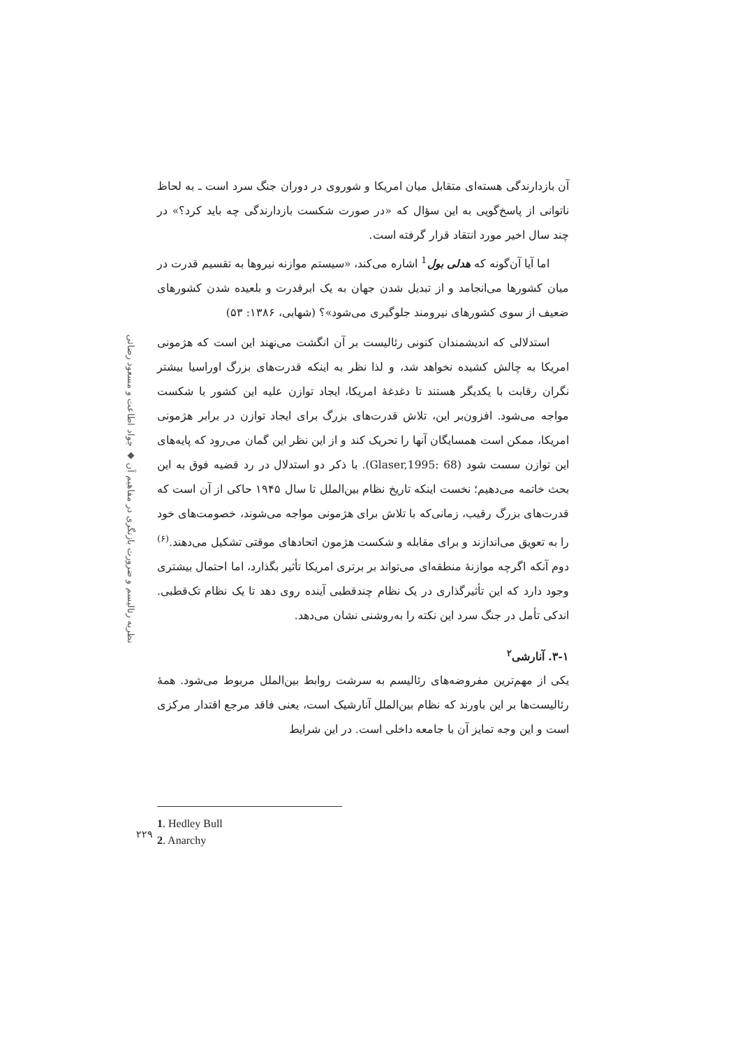نظریه رئالیسم و ضرورت بازنگری در مفاهیم آن ◆ جواد اطاعت و مسعود رضائی
آن بازدارندگی هسته‌ای متقابل میان امریکا و شوروی در دوران جنگ سرد است ـ به لحاظ ناتوانی از پاسخ‌گویی به این سؤال که «در صورت شکست بازدارندگی چه باید کرد؟» در چند سال اخیر مورد انتقاد قرار گرفته است.
اما آیا آن‌گونه که هدلی بول<sup>1</sup> اشاره می‌کند، «سیستم موازنه نیروها به تقسیم قدرت در میان کشورها می‌انجامد و از تبدیل شدن جهان به یک ابرقدرت و بلعیده شدن کشورهای ضعیف از سوی کشورهای نیرومند جلوگیری می‌شود»؟ (شهابی، ۱۳۸۶: ۵۳)
استدلالی که اندیشمندان کنونی رئالیست بر آن انگشت می‌نهند این است که هژمونی امریکا به چالش کشیده نخواهد شد، و لذا نظر به اینکه قدرت‌های بزرگ اوراسیا بیشتر نگران رقابت با یکدیگر هستند تا دغدغهٔ امریکا، ایجاد توازن علیه این کشور با شکست مواجه می‌شود. افزون‌بر این، تلاش قدرت‌های بزرگ برای ایجاد توازن در برابر هژمونی امریکا، ممکن است همسایگان آنها را تحریک کند و از این نظر این گمان می‌رود که پایه‌های این توازن سست شود (Glaser,1995: 68). با ذکر دو استدلال در رد قضیه فوق به این بحث خاتمه می‌دهیم؛ نخست اینکه تاریخ نظام بین‌الملل تا سال ۱۹۴۵ حاکی از آن است که قدرت‌های بزرگ رقیب، زمانی‌که با تلاش برای هژمونی مواجه می‌شوند، خصومت‌های خود را به تعویق می‌اندازند و برای مقابله و شکست هژمون اتحادهای موقتی تشکیل می‌دهند.<sup>(۶)</sup> دوم آنکه اگرچه موازنهٔ منطقه‌ای می‌تواند بر برتری امریکا تأثیر بگذارد، اما احتمال بیشتری وجود دارد که این تأثیرگذاری در یک نظام چندقطبی آینده روی دهد تا یک نظام تک‌قطبی. اندکی تأمل در جنگ سرد این نکته را به‌روشنی نشان می‌دهد.
۳-۱. آنارشی<sup>۲</sup>
یکی از مهم‌ترین مفروضه‌های رئالیسم به سرشت روابط بین‌الملل مربوط می‌شود. همهٔ رئالیست‌ها بر این باورند که نظام بین‌الملل آنارشیک است، یعنی فاقد مرجع اقتدار مرکزی است و این وجه تمایز آن با جامعه داخلی است. در این شرایط
1. Hedley Bull
2. Anarchy
۲۲۹